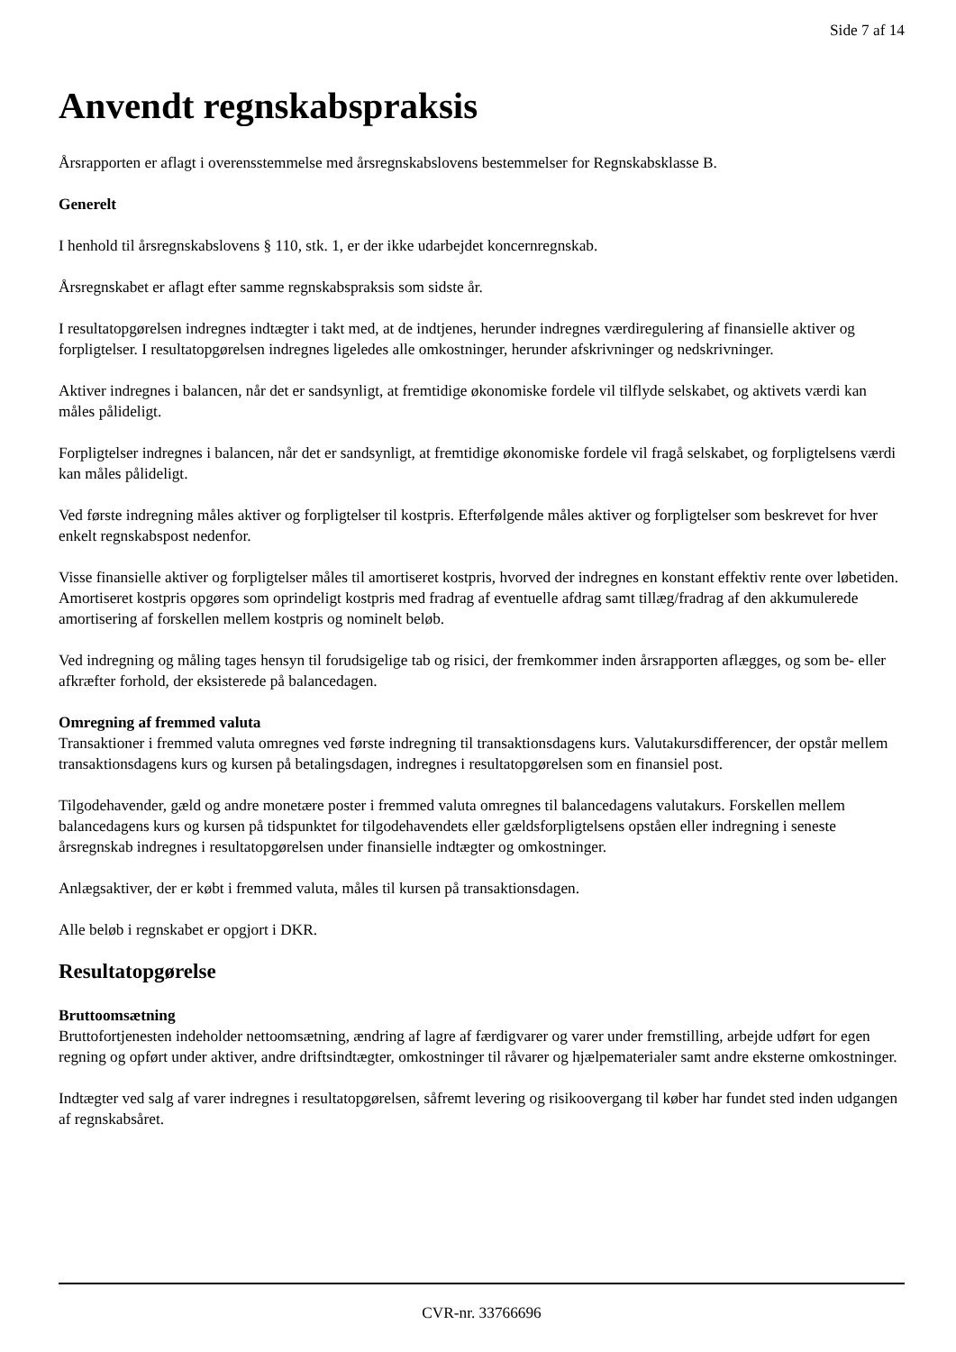Side 7 af 14
Anvendt regnskabspraksis
Årsrapporten er aflagt i overensstemmelse med årsregnskabslovens bestemmelser for Regnskabsklasse B.
Generelt
I henhold til årsregnskabslovens § 110, stk. 1, er der ikke udarbejdet koncernregnskab.
Årsregnskabet er aflagt efter samme regnskabspraksis som sidste år.
I resultatopgørelsen indregnes indtægter i takt med, at de indtjenes, herunder indregnes værdiregulering af finansielle aktiver og forpligtelser. I resultatopgørelsen indregnes ligeledes alle omkostninger, herunder afskrivninger og nedskrivninger.
Aktiver indregnes i balancen, når det er sandsynligt, at fremtidige økonomiske fordele vil tilflyde selskabet, og aktivets værdi kan måles pålideligt.
Forpligtelser indregnes i balancen, når det er sandsynligt, at fremtidige økonomiske fordele vil fragå selskabet, og forpligtelsens værdi kan måles pålideligt.
Ved første indregning måles aktiver og forpligtelser til kostpris. Efterfølgende måles aktiver og forpligtelser som beskrevet for hver enkelt regnskabspost nedenfor.
Visse finansielle aktiver og forpligtelser måles til amortiseret kostpris, hvorved der indregnes en konstant effektiv rente over løbetiden. Amortiseret kostpris opgøres som oprindeligt kostpris med fradrag af eventuelle afdrag samt tillæg/fradrag af den akkumulerede amortisering af forskellen mellem kostpris og nominelt beløb.
Ved indregning og måling tages hensyn til forudsigelige tab og risici, der fremkommer inden årsrapporten aflægges, og som be- eller afkræfter forhold, der eksisterede på balancedagen.
Omregning af fremmed valuta
Transaktioner i fremmed valuta omregnes ved første indregning til transaktionsdagens kurs. Valutakursdifferencer, der opstår mellem transaktionsdagens kurs og kursen på betalingsdagen, indregnes i resultatopgørelsen som en finansiel post.
Tilgodehavender, gæld og andre monetære poster i fremmed valuta omregnes til balancedagens valutakurs. Forskellen mellem balancedagens kurs og kursen på tidspunktet for tilgodehavendets eller gældsforpligtelsens opståen eller indregning i seneste årsregnskab indregnes i resultatopgørelsen under finansielle indtægter og omkostninger.
Anlægsaktiver, der er købt i fremmed valuta, måles til kursen på transaktionsdagen.
Alle beløb i regnskabet er opgjort i DKR.
Resultatopgørelse
Bruttoomsætning
Bruttofortjenesten indeholder nettoomsætning, ændring af lagre af færdigvarer og varer under fremstilling, arbejde udført for egen regning og opført under aktiver, andre driftsindtægter, omkostninger til råvarer og hjælpematerialer samt andre eksterne omkostninger.
Indtægter ved salg af varer indregnes i resultatopgørelsen, såfremt levering og risikoovergang til køber har fundet sted inden udgangen af regnskabsåret.
CVR-nr. 33766696